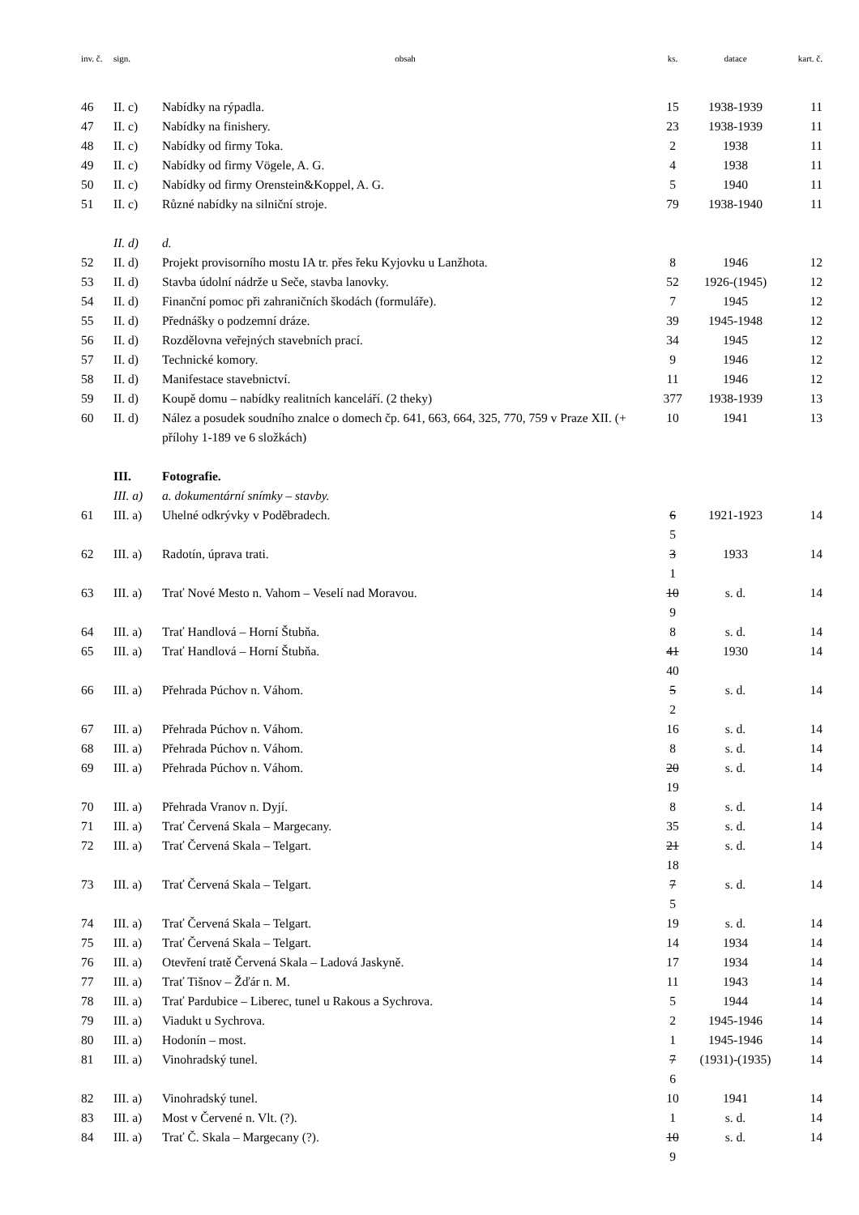| inv. č. | sign. | obsah | ks. | datace | kart. č. |
| --- | --- | --- | --- | --- | --- |
| 46 | II. c) | Nabídky na rýpadla. | 15 | 1938-1939 | 11 |
| 47 | II. c) | Nabídky na finishery. | 23 | 1938-1939 | 11 |
| 48 | II. c) | Nabídky od firmy Toka. | 2 | 1938 | 11 |
| 49 | II. c) | Nabídky od firmy Vögele, A. G. | 4 | 1938 | 11 |
| 50 | II. c) | Nabídky od firmy Orenstein&Koppel, A. G. | 5 | 1940 | 11 |
| 51 | II. c) | Různé nabídky na silniční stroje. | 79 | 1938-1940 | 11 |
| | II. d) | d. | | | |
| 52 | II. d) | Projekt provisorního mostu IA tr. přes řeku Kyjovku u Lanžhota. | 8 | 1946 | 12 |
| 53 | II. d) | Stavba údolní nádrže u Seče, stavba lanovky. | 52 | 1926-(1945) | 12 |
| 54 | II. d) | Finanční pomoc při zahraničních škodách (formuláře). | 7 | 1945 | 12 |
| 55 | II. d) | Přednášky o podzemní dráze. | 39 | 1945-1948 | 12 |
| 56 | II. d) | Rozdělovna veřejných stavebních prací. | 34 | 1945 | 12 |
| 57 | II. d) | Technické komory. | 9 | 1946 | 12 |
| 58 | II. d) | Manifestace stavebnictví. | 11 | 1946 | 12 |
| 59 | II. d) | Koupě domu – nabídky realitních kanceláří. (2 theky) | 377 | 1938-1939 | 13 |
| 60 | II. d) | Nález a posudek soudního znalce o domech čp. 641, 663, 664, 325, 770, 759 v Praze XII. (+ přílohy 1-189 ve 6 složkách) | 10 | 1941 | 13 |
| | III. | Fotografie. | | | |
| | III. a) | a. dokumentární snímky – stavby. | | | |
| 61 | III. a) | Uhelné odkrývky v Poděbradech. | 6 5 | 1921-1923 | 14 |
| 62 | III. a) | Radotín, úprava trati. | 3 1 | 1933 | 14 |
| 63 | III. a) | Trať Nové Mesto n. Vahom – Veselí nad Moravou. | 10 9 | s. d. | 14 |
| 64 | III. a) | Trať Handlová – Horní Štubňa. | 8 | s. d. | 14 |
| 65 | III. a) | Trať Handlová – Horní Štubňa. | 41 40 | 1930 | 14 |
| 66 | III. a) | Přehrada Púchov n. Váhom. | 5 2 | s. d. | 14 |
| 67 | III. a) | Přehrada Púchov n. Váhom. | 16 | s. d. | 14 |
| 68 | III. a) | Přehrada Púchov n. Váhom. | 8 | s. d. | 14 |
| 69 | III. a) | Přehrada Púchov n. Váhom. | 20 19 | s. d. | 14 |
| 70 | III. a) | Přehrada Vranov n. Dyjí. | 8 | s. d. | 14 |
| 71 | III. a) | Trať Červená Skala – Margecany. | 35 | s. d. | 14 |
| 72 | III. a) | Trať Červená Skala – Telgart. | 21 18 | s. d. | 14 |
| 73 | III. a) | Trať Červená Skala – Telgart. | 7 5 | s. d. | 14 |
| 74 | III. a) | Trať Červená Skala – Telgart. | 19 | s. d. | 14 |
| 75 | III. a) | Trať Červená Skala – Telgart. | 14 | 1934 | 14 |
| 76 | III. a) | Otevření tratě Červená Skala – Ladová Jaskyně. | 17 | 1934 | 14 |
| 77 | III. a) | Trať Tišnov – Žďár n. M. | 11 | 1943 | 14 |
| 78 | III. a) | Trať Pardubice – Liberec, tunel u Rakous a Sychrova. | 5 | 1944 | 14 |
| 79 | III. a) | Viadukt u Sychrova. | 2 | 1945-1946 | 14 |
| 80 | III. a) | Hodonín – most. | 1 | 1945-1946 | 14 |
| 81 | III. a) | Vinohradský tunel. | 7 6 | (1931)-(1935) | 14 |
| 82 | III. a) | Vinohradský tunel. | 10 | 1941 | 14 |
| 83 | III. a) | Most v Červené n. Vlt. (?). | 1 | s. d. | 14 |
| 84 | III. a) | Trať Č. Skala – Margecany (?). | 10 9 | s. d. | 14 |